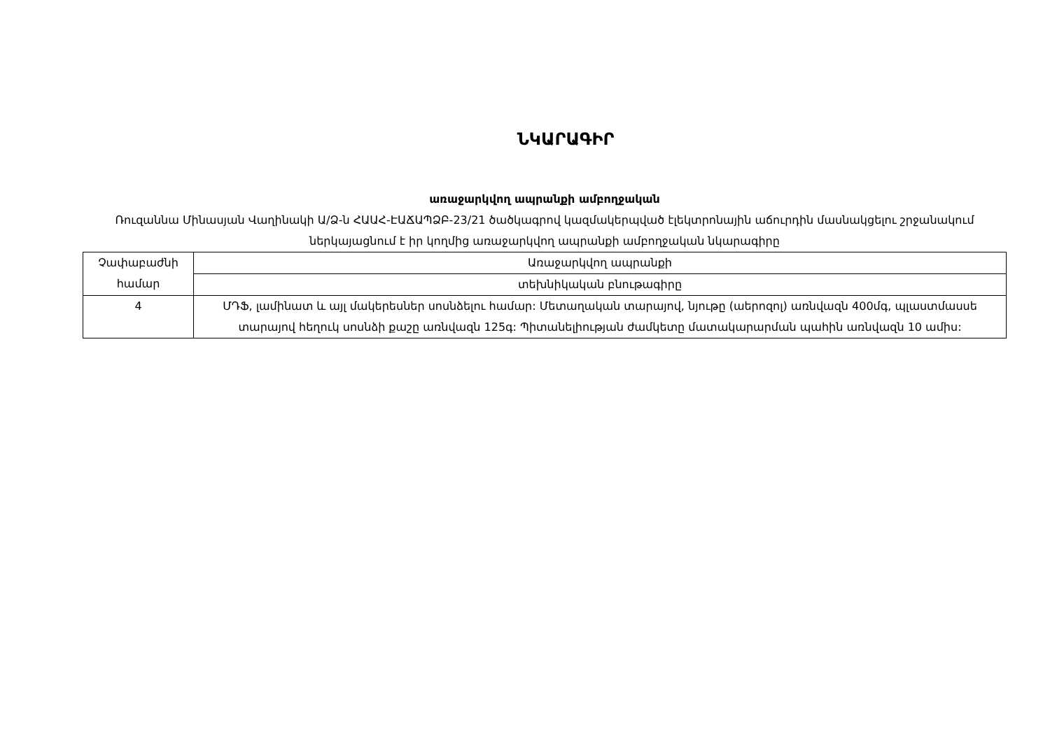ՆԿԱՐԱԳԻՐ
առաջարկվող ապրանքի ամբողջական
Ռուզաննա Մինասյան Վաղինակի Ա/Ձ-ն ՀԱԱՀ-ԷԱՃԱՊՁԲ-23/21 ծածկագրով կազմակերպված էլեկտրոնային աճուրդին մասնակցելու շրջանակում ներկայացնում է իր կողմից առաջարկվող ապրանքի ամբողջական նկարագիրը
| Չափաբաժնի համար | Առաջարկվող ապրանքի |
| | տեխնիկական բնութագիրը |
| 4 | ՄԴՖ, լամինատ և այլ մակերեսներ սոսնձելու համար: Մետաղական տարայով, նյութը (աերոզոլ) առնվազն 400մգ, պլաստմասսե տարայով հեղուկ սոսնձի քաշը առնվազն 125գ: Պիտանելիության ժամկետը մատակարարման պահին առնվազն 10 ամիս: |